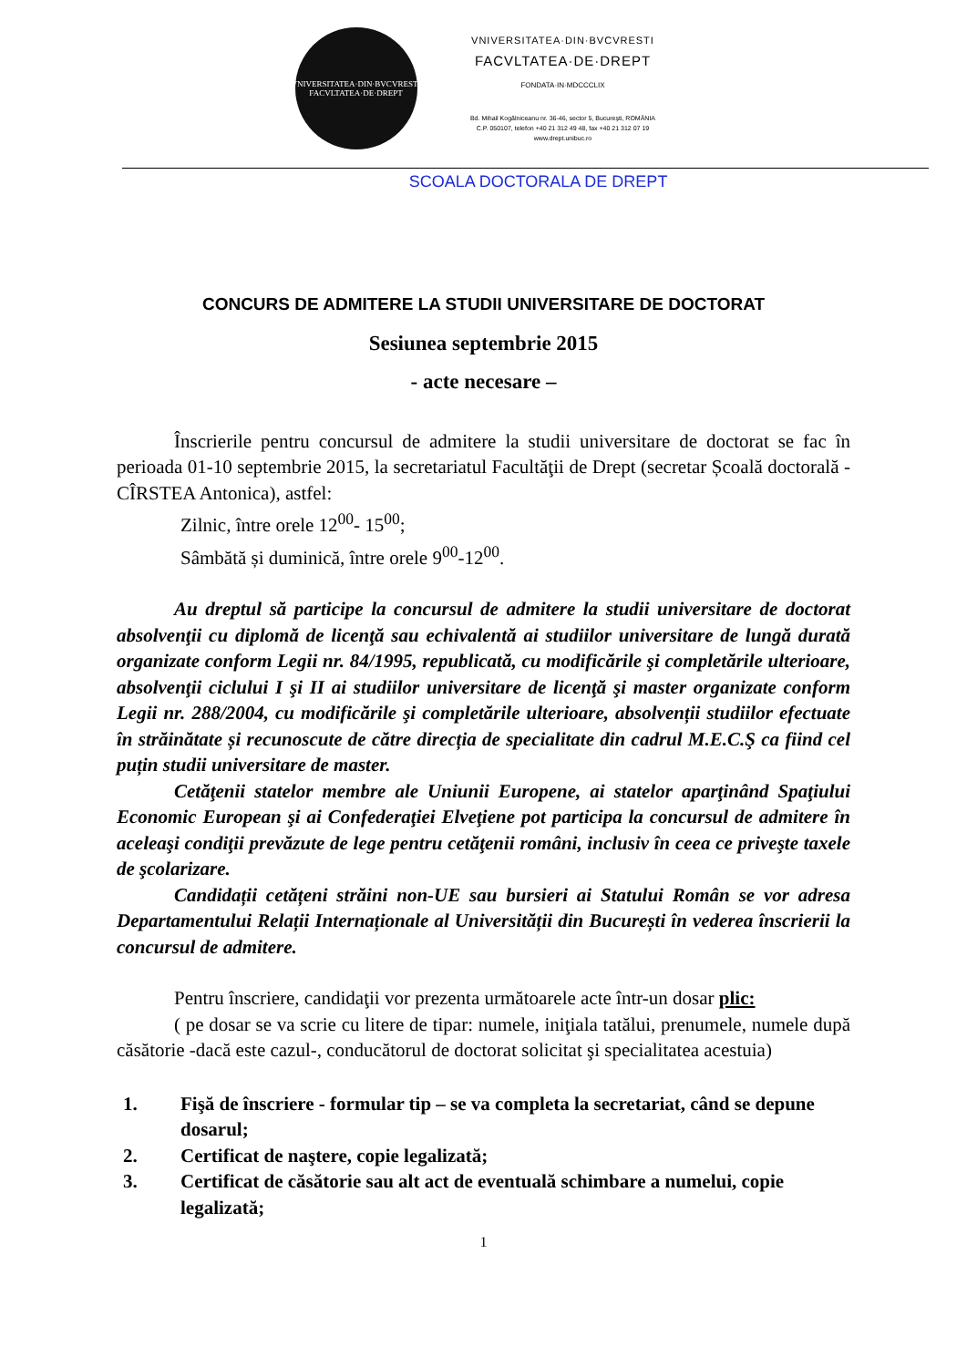VNIVERSITATEA·DIN·BVCVRESTI
FACVLTATEA·DE·DREPT
VNIVERSITATEA·DIN·BVCVRESTI
FACVLTATEA·DE·DREPT
FONDATA·IN·MDCCCLIX
Bd. Mihail Kogălniceanu nr. 36-46, sector 5, Bucureşti, ROMÂNIA
C.P. 050107, telefon +40 21 312 49 48, fax +40 21 312 07 19
www.drept.unibuc.ro
SCOALA DOCTORALA DE DREPT
CONCURS DE ADMITERE LA STUDII UNIVERSITARE DE DOCTORAT
Sesiunea septembrie 2015
- acte necesare –
Înscrierile pentru concursul de admitere la studii universitare de doctorat se fac în perioada 01-10 septembrie 2015, la secretariatul Facultăţii de Drept (secretar Școală doctorală - CÎRSTEA Antonica), astfel:
Zilnic, între orele 12<sup>00</sup>- 15<sup>00</sup>;
Sâmbătă și duminică, între orele 9<sup>00</sup>-12<sup>00</sup>.
Au dreptul să participe la concursul de admitere la studii universitare de doctorat absolvenţii cu diplomă de licenţă sau echivalentă ai studiilor universitare de lungă durată organizate conform Legii nr. 84/1995, republicată, cu modificările şi completările ulterioare, absolvenţii ciclului I şi II ai studiilor universitare de licenţă şi master organizate conform Legii nr. 288/2004, cu modificările şi completările ulterioare, absolvenții studiilor efectuate în străinătate și recunoscute de către direcția de specialitate din cadrul M.E.C.Ş ca fiind cel puțin studii universitare de master.
Cetăţenii statelor membre ale Uniunii Europene, ai statelor aparţinând Spaţiului Economic European şi ai Confederaţiei Elveţiene pot participa la concursul de admitere în aceleaşi condiţii prevăzute de lege pentru cetăţenii români, inclusiv în ceea ce priveşte taxele de şcolarizare.
Candidații cetățeni străini non-UE sau bursieri ai Statului Român se vor adresa Departamentului Relații Internaționale al Universității din București în vederea înscrierii la concursul de admitere.
Pentru înscriere, candidaţii vor prezenta următoarele acte într-un dosar plic:
( pe dosar se va scrie cu litere de tipar: numele, iniţiala tatălui, prenumele, numele după căsătorie -dacă este cazul-, conducătorul de doctorat solicitat şi specialitatea acestuia)
1. Fişă de înscriere - formular tip – se va completa la secretariat, când se depune dosarul;
2. Certificat de naştere, copie legalizată;
3. Certificat de căsătorie sau alt act de eventuală schimbare a numelui, copie legalizată;
1